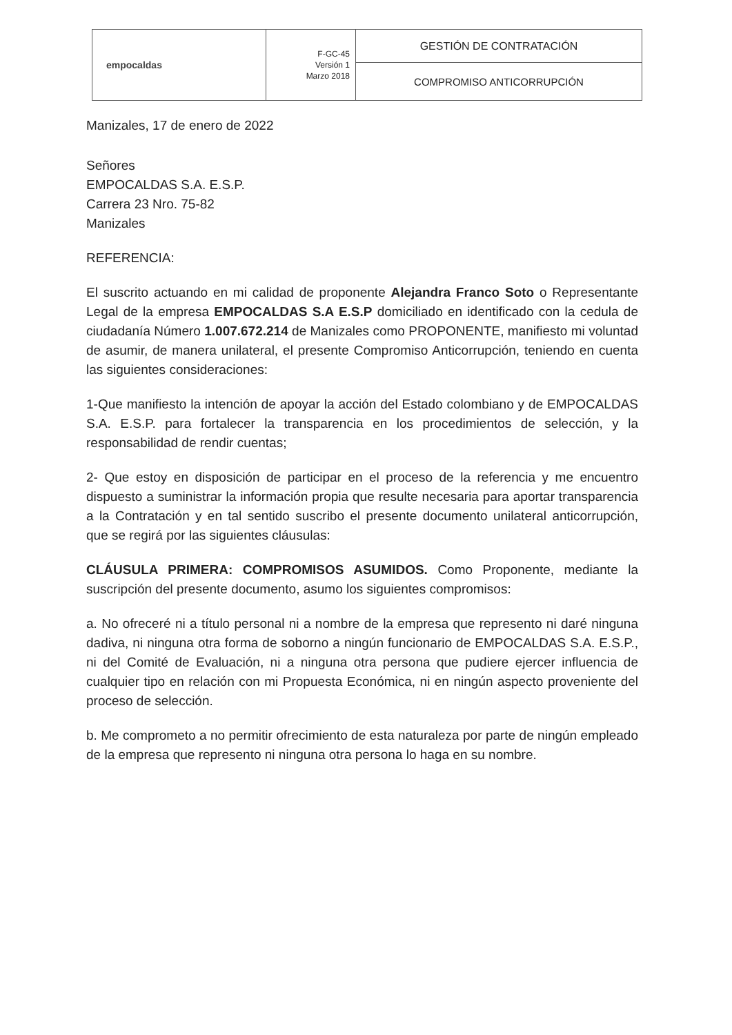| empocaldas | F-GC-45 Versión 1 Marzo 2018 | GESTIÓN DE CONTRATACIÓN |
| | | COMPROMISO ANTICORRUPCIÓN |
Manizales, 17 de enero de 2022
Señores
EMPOCALDAS S.A. E.S.P.
Carrera 23 Nro. 75-82
Manizales
REFERENCIA:
El suscrito actuando en mi calidad de proponente Alejandra Franco Soto o Representante Legal de la empresa EMPOCALDAS S.A E.S.P domiciliado en identificado con la cedula de ciudadanía Número 1.007.672.214 de Manizales como PROPONENTE, manifiesto mi voluntad de asumir, de manera unilateral, el presente Compromiso Anticorrupción, teniendo en cuenta las siguientes consideraciones:
1-Que manifiesto la intención de apoyar la acción del Estado colombiano y de EMPOCALDAS S.A. E.S.P. para fortalecer la transparencia en los procedimientos de selección, y la responsabilidad de rendir cuentas;
2- Que estoy en disposición de participar en el proceso de la referencia y me encuentro dispuesto a suministrar la información propia que resulte necesaria para aportar transparencia a la Contratación y en tal sentido suscribo el presente documento unilateral anticorrupción, que se regirá por las siguientes cláusulas:
CLÁUSULA PRIMERA: COMPROMISOS ASUMIDOS. Como Proponente, mediante la suscripción del presente documento, asumo los siguientes compromisos:
a. No ofreceré ni a título personal ni a nombre de la empresa que represento ni daré ninguna dadiva, ni ninguna otra forma de soborno a ningún funcionario de EMPOCALDAS S.A. E.S.P., ni del Comité de Evaluación, ni a ninguna otra persona que pudiere ejercer influencia de cualquier tipo en relación con mi Propuesta Económica, ni en ningún aspecto proveniente del proceso de selección.
b. Me comprometo a no permitir ofrecimiento de esta naturaleza por parte de ningún empleado de la empresa que represento ni ninguna otra persona lo haga en su nombre.